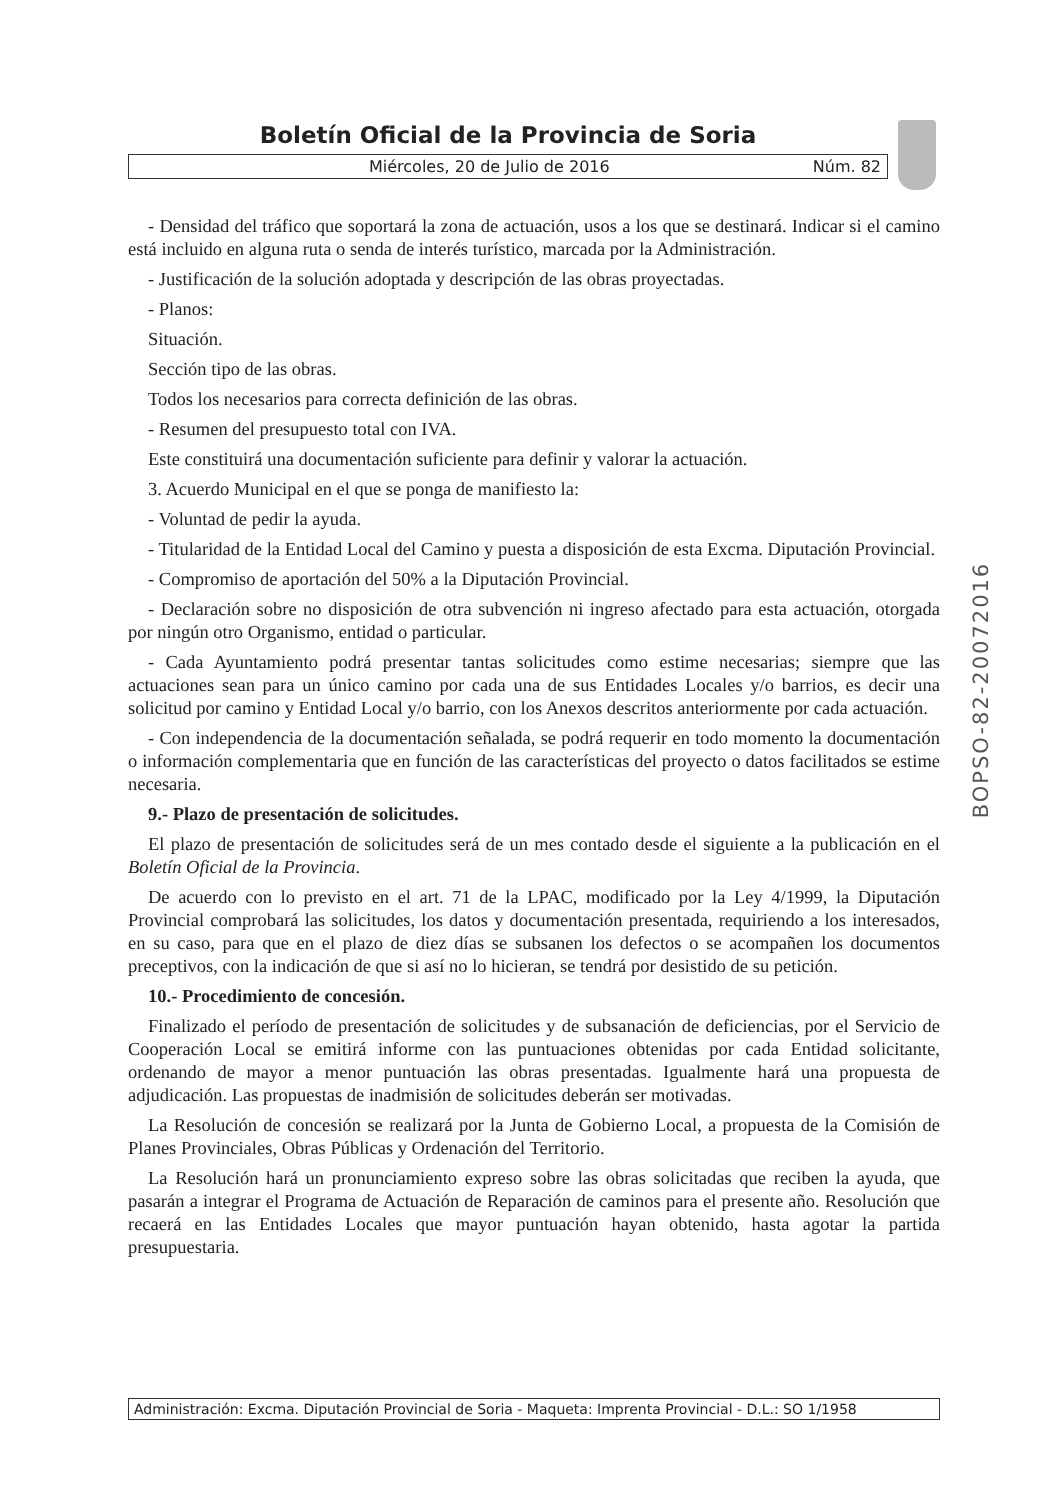Boletín Oficial de la Provincia de Soria
Miércoles, 20 de Julio de 2016 Núm. 82
- Densidad del tráfico que soportará la zona de actuación, usos a los que se destinará. Indicar si el camino está incluido en alguna ruta o senda de interés turístico, marcada por la Administración.
- Justificación de la solución adoptada y descripción de las obras proyectadas.
- Planos:
Situación.
Sección tipo de las obras.
Todos los necesarios para correcta definición de las obras.
- Resumen del presupuesto total con IVA.
Este constituirá una documentación suficiente para definir y valorar la actuación.
3. Acuerdo Municipal en el que se ponga de manifiesto la:
- Voluntad de pedir la ayuda.
- Titularidad de la Entidad Local del Camino y puesta a disposición de esta Excma. Diputación Provincial.
- Compromiso de aportación del 50% a la Diputación Provincial.
- Declaración sobre no disposición de otra subvención ni ingreso afectado para esta actuación, otorgada por ningún otro Organismo, entidad o particular.
- Cada Ayuntamiento podrá presentar tantas solicitudes como estime necesarias; siempre que las actuaciones sean para un único camino por cada una de sus Entidades Locales y/o barrios, es decir una solicitud por camino y Entidad Local y/o barrio, con los Anexos descritos anteriormente por cada actuación.
- Con independencia de la documentación señalada, se podrá requerir en todo momento la documentación o información complementaria que en función de las características del proyecto o datos facilitados se estime necesaria.
9.- Plazo de presentación de solicitudes.
El plazo de presentación de solicitudes será de un mes contado desde el siguiente a la publicación en el Boletín Oficial de la Provincia.
De acuerdo con lo previsto en el art. 71 de la LPAC, modificado por la Ley 4/1999, la Diputación Provincial comprobará las solicitudes, los datos y documentación presentada, requiriendo a los interesados, en su caso, para que en el plazo de diez días se subsanen los defectos o se acompañen los documentos preceptivos, con la indicación de que si así no lo hicieran, se tendrá por desistido de su petición.
10.- Procedimiento de concesión.
Finalizado el período de presentación de solicitudes y de subsanación de deficiencias, por el Servicio de Cooperación Local se emitirá informe con las puntuaciones obtenidas por cada Entidad solicitante, ordenando de mayor a menor puntuación las obras presentadas. Igualmente hará una propuesta de adjudicación. Las propuestas de inadmisión de solicitudes deberán ser motivadas.
La Resolución de concesión se realizará por la Junta de Gobierno Local, a propuesta de la Comisión de Planes Provinciales, Obras Públicas y Ordenación del Territorio.
La Resolución hará un pronunciamiento expreso sobre las obras solicitadas que reciben la ayuda, que pasarán a integrar el Programa de Actuación de Reparación de caminos para el presente año. Resolución que recaerá en las Entidades Locales que mayor puntuación hayan obtenido, hasta agotar la partida presupuestaria.
BOPSO-82-20072016
Administración: Excma. Diputación Provincial de Soria - Maqueta: Imprenta Provincial - D.L.: SO 1/1958